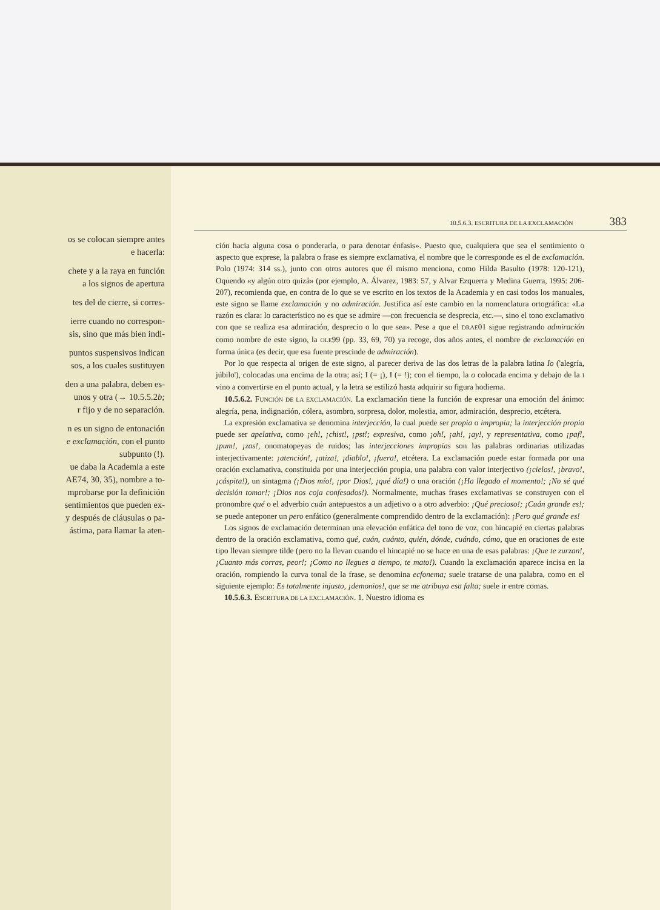os se colocan siempre antes
e hacerla:
chete y a la raya en función
a los signos de apertura
tes del de cierre, si corres-
ierre cuando no correspon-
sis, sino que más bien indi-
puntos suspensivos indican
sos, a los cuales sustituyen
den a una palabra, deben es-
unos y otra (→ 10.5.5.2b;
r fijo y de no separación.
n es un signo de entonación
e exclamación, con el punto
subpunto (!).
ue daba la Academia a este
AE74, 30, 35), nombre a to-
mprobarse por la definición
sentimientos que pueden ex-
y después de cláusulas o pa-
ástima, para llamar la aten-
10.5.6.3. ESCRITURA DE LA EXCLAMACIÓN 383
ción hacia alguna cosa o ponderarla, o para denotar énfasis». Puesto que, cualquiera que sea el sentimiento o aspecto que exprese, la palabra o frase es siempre exclamativa, el nombre que le corresponde es el de exclamación. Polo (1974: 314 ss.), junto con otros autores que él mismo menciona, como Hilda Basulto (1978: 120-121), Oquendo «y algún otro quizá» (por ejemplo, A. Álvarez, 1983: 57, y Alvar Ezquerra y Medina Guerra, 1995: 206-207), recomienda que, en contra de lo que se ve escrito en los textos de la Academia y en casi todos los manuales, este signo se llame exclamación y no admiración. Justifica así este cambio en la nomenclatura ortográfica: «La razón es clara: lo característico no es que se admire —con frecuencia se desprecia, etc.—, sino el tono exclamativo con que se realiza esa admiración, desprecio o lo que sea». Pese a que el DRAE01 sigue registrando admiración como nombre de este signo, la OLE99 (pp. 33, 69, 70) ya recoge, dos años antes, el nombre de exclamación en forma única (es decir, que esa fuente prescinde de admiración).
Por lo que respecta al origen de este signo, al parecer deriva de las dos letras de la palabra latina Io ('alegría, júbilo'), colocadas una encima de la otra; así; I (= ¡), I (= !); con el tiempo, la o colocada encima y debajo de la I vino a convertirse en el punto actual, y la letra se estilizó hasta adquirir su figura hodierna.
10.5.6.2. FUNCIÓN DE LA EXCLAMACIÓN. La exclamación tiene la función de expresar una emoción del ánimo: alegría, pena, indignación, cólera, asombro, sorpresa, dolor, molestia, amor, admiración, desprecio, etcétera.
La expresión exclamativa se denomina interjección, la cual puede ser propia o impropia; la interjección propia puede ser apelativa, como ¡eh!, ¡chist!, ¡pst!; expresiva, como ¡oh!, ¡ah!, ¡ay!, y representativa, como ¡paf!, ¡pum!, ¡zas!, onomatopeyas de ruidos; las interjecciones impropias son las palabras ordinarias utilizadas interjectivamente: ¡atención!, ¡atiza!, ¡diablo!, ¡fuera!, etcétera. La exclamación puede estar formada por una oración exclamativa, constituida por una interjección propia, una palabra con valor interjectivo (¡cielos!, ¡bravo!, ¡cáspita!), un sintagma (¡Dios mío!, ¡por Dios!, ¡qué día!) o una oración (¡Ha llegado el momento!; ¡No sé qué decisión tomar!; ¡Dios nos coja confesados!). Normalmente, muchas frases exclamativas se construyen con el pronombre qué o el adverbio cuán antepuestos a un adjetivo o a otro adverbio: ¡Qué precioso!; ¡Cuán grande es!; se puede anteponer un pero enfático (generalmente comprendido dentro de la exclamación): ¡Pero qué grande es!
Los signos de exclamación determinan una elevación enfática del tono de voz, con hincapié en ciertas palabras dentro de la oración exclamativa, como qué, cuán, cuánto, quién, dónde, cuándo, cómo, que en oraciones de este tipo llevan siempre tilde (pero no la llevan cuando el hincapié no se hace en una de esas palabras: ¡Que te zurzan!,¡Cuanto más corras, peor!; ¡Como no llegues a tiempo, te mato!). Cuando la exclamación aparece incisa en la oración, rompiendo la curva tonal de la frase, se denomina ecfonema; suele tratarse de una palabra, como en el siguiente ejemplo: Es totalmente injusto, ¡demonios!, que se me atribuya esa falta; suele ir entre comas.
10.5.6.3. ESCRITURA DE LA EXCLAMACIÓN. 1. Nuestro idioma es